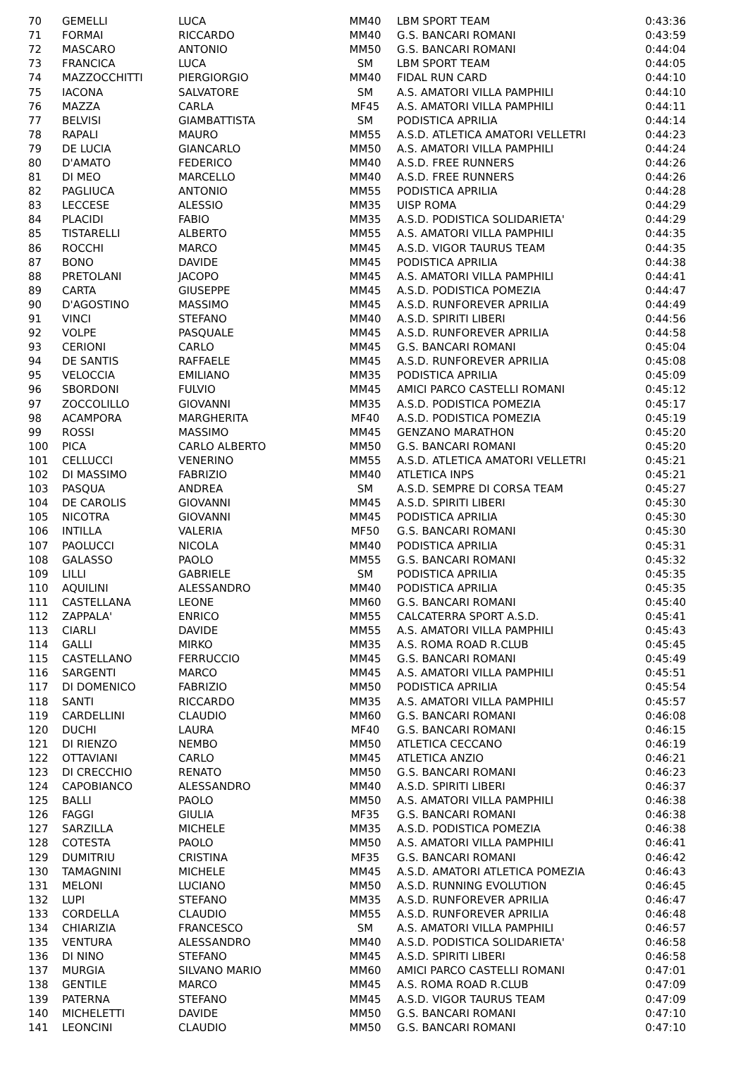| 70 | GEMELLI | LUCA | MM40 | LBM SPORT TEAM | 0:43:36 |
| 71 | FORMAI | RICCARDO | MM40 | G.S. BANCARI ROMANI | 0:43:59 |
| 72 | MASCARO | ANTONIO | MM50 | G.S. BANCARI ROMANI | 0:44:04 |
| 73 | FRANCICA | LUCA | SM | LBM SPORT TEAM | 0:44:05 |
| 74 | MAZZOCCHITTI | PIERGIORGIO | MM40 | FIDAL RUN CARD | 0:44:10 |
| 75 | IACONA | SALVATORE | SM | A.S. AMATORI VILLA PAMPHILI | 0:44:10 |
| 76 | MAZZA | CARLA | MF45 | A.S. AMATORI VILLA PAMPHILI | 0:44:11 |
| 77 | BELVISI | GIAMBATTISTA | SM | PODISTICA APRILIA | 0:44:14 |
| 78 | RAPALI | MAURO | MM55 | A.S.D. ATLETICA AMATORI VELLETRI | 0:44:23 |
| 79 | DE LUCIA | GIANCARLO | MM50 | A.S. AMATORI VILLA PAMPHILI | 0:44:24 |
| 80 | D'AMATO | FEDERICO | MM40 | A.S.D. FREE RUNNERS | 0:44:26 |
| 81 | DI MEO | MARCELLO | MM40 | A.S.D. FREE RUNNERS | 0:44:26 |
| 82 | PAGLIUCA | ANTONIO | MM55 | PODISTICA APRILIA | 0:44:28 |
| 83 | LECCESE | ALESSIO | MM35 | UISP ROMA | 0:44:29 |
| 84 | PLACIDI | FABIO | MM35 | A.S.D. PODISTICA SOLIDARIETA' | 0:44:29 |
| 85 | TISTARELLI | ALBERTO | MM55 | A.S. AMATORI VILLA PAMPHILI | 0:44:35 |
| 86 | ROCCHI | MARCO | MM45 | A.S.D. VIGOR TAURUS TEAM | 0:44:35 |
| 87 | BONO | DAVIDE | MM45 | PODISTICA APRILIA | 0:44:38 |
| 88 | PRETOLANI | JACOPO | MM45 | A.S. AMATORI VILLA PAMPHILI | 0:44:41 |
| 89 | CARTA | GIUSEPPE | MM45 | A.S.D. PODISTICA POMEZIA | 0:44:47 |
| 90 | D'AGOSTINO | MASSIMO | MM45 | A.S.D. RUNFOREVER APRILIA | 0:44:49 |
| 91 | VINCI | STEFANO | MM40 | A.S.D. SPIRITI LIBERI | 0:44:56 |
| 92 | VOLPE | PASQUALE | MM45 | A.S.D. RUNFOREVER APRILIA | 0:44:58 |
| 93 | CERIONI | CARLO | MM45 | G.S. BANCARI ROMANI | 0:45:04 |
| 94 | DE SANTIS | RAFFAELE | MM45 | A.S.D. RUNFOREVER APRILIA | 0:45:08 |
| 95 | VELOCCIA | EMILIANO | MM35 | PODISTICA APRILIA | 0:45:09 |
| 96 | SBORDONI | FULVIO | MM45 | AMICI PARCO CASTELLI ROMANI | 0:45:12 |
| 97 | ZOCCOLILLO | GIOVANNI | MM35 | A.S.D. PODISTICA POMEZIA | 0:45:17 |
| 98 | ACAMPORA | MARGHERITA | MF40 | A.S.D. PODISTICA POMEZIA | 0:45:19 |
| 99 | ROSSI | MASSIMO | MM45 | GENZANO MARATHON | 0:45:20 |
| 100 | PICA | CARLO ALBERTO | MM50 | G.S. BANCARI ROMANI | 0:45:20 |
| 101 | CELLUCCI | VENERINO | MM55 | A.S.D. ATLETICA AMATORI VELLETRI | 0:45:21 |
| 102 | DI MASSIMO | FABRIZIO | MM40 | ATLETICA INPS | 0:45:21 |
| 103 | PASQUA | ANDREA | SM | A.S.D. SEMPRE DI CORSA TEAM | 0:45:27 |
| 104 | DE CAROLIS | GIOVANNI | MM45 | A.S.D. SPIRITI LIBERI | 0:45:30 |
| 105 | NICOTRA | GIOVANNI | MM45 | PODISTICA APRILIA | 0:45:30 |
| 106 | INTILLA | VALERIA | MF50 | G.S. BANCARI ROMANI | 0:45:30 |
| 107 | PAOLUCCI | NICOLA | MM40 | PODISTICA APRILIA | 0:45:31 |
| 108 | GALASSO | PAOLO | MM55 | G.S. BANCARI ROMANI | 0:45:32 |
| 109 | LILLI | GABRIELE | SM | PODISTICA APRILIA | 0:45:35 |
| 110 | AQUILINI | ALESSANDRO | MM40 | PODISTICA APRILIA | 0:45:35 |
| 111 | CASTELLANA | LEONE | MM60 | G.S. BANCARI ROMANI | 0:45:40 |
| 112 | ZAPPALA' | ENRICO | MM55 | CALCATERRA SPORT A.S.D. | 0:45:41 |
| 113 | CIARLI | DAVIDE | MM55 | A.S. AMATORI VILLA PAMPHILI | 0:45:43 |
| 114 | GALLI | MIRKO | MM35 | A.S. ROMA ROAD R.CLUB | 0:45:45 |
| 115 | CASTELLANO | FERRUCCIO | MM45 | G.S. BANCARI ROMANI | 0:45:49 |
| 116 | SARGENTI | MARCO | MM45 | A.S. AMATORI VILLA PAMPHILI | 0:45:51 |
| 117 | DI DOMENICO | FABRIZIO | MM50 | PODISTICA APRILIA | 0:45:54 |
| 118 | SANTI | RICCARDO | MM35 | A.S. AMATORI VILLA PAMPHILI | 0:45:57 |
| 119 | CARDELLINI | CLAUDIO | MM60 | G.S. BANCARI ROMANI | 0:46:08 |
| 120 | DUCHI | LAURA | MF40 | G.S. BANCARI ROMANI | 0:46:15 |
| 121 | DI RIENZO | NEMBO | MM50 | ATLETICA CECCANO | 0:46:19 |
| 122 | OTTAVIANI | CARLO | MM45 | ATLETICA ANZIO | 0:46:21 |
| 123 | DI CRECCHIO | RENATO | MM50 | G.S. BANCARI ROMANI | 0:46:23 |
| 124 | CAPOBIANCO | ALESSANDRO | MM40 | A.S.D. SPIRITI LIBERI | 0:46:37 |
| 125 | BALLI | PAOLO | MM50 | A.S. AMATORI VILLA PAMPHILI | 0:46:38 |
| 126 | FAGGI | GIULIA | MF35 | G.S. BANCARI ROMANI | 0:46:38 |
| 127 | SARZILLA | MICHELE | MM35 | A.S.D. PODISTICA POMEZIA | 0:46:38 |
| 128 | COTESTA | PAOLO | MM50 | A.S. AMATORI VILLA PAMPHILI | 0:46:41 |
| 129 | DUMITRIU | CRISTINA | MF35 | G.S. BANCARI ROMANI | 0:46:42 |
| 130 | TAMAGNINI | MICHELE | MM45 | A.S.D. AMATORI ATLETICA POMEZIA | 0:46:43 |
| 131 | MELONI | LUCIANO | MM50 | A.S.D. RUNNING EVOLUTION | 0:46:45 |
| 132 | LUPI | STEFANO | MM35 | A.S.D. RUNFOREVER APRILIA | 0:46:47 |
| 133 | CORDELLA | CLAUDIO | MM55 | A.S.D. RUNFOREVER APRILIA | 0:46:48 |
| 134 | CHIARIZIA | FRANCESCO | SM | A.S. AMATORI VILLA PAMPHILI | 0:46:57 |
| 135 | VENTURA | ALESSANDRO | MM40 | A.S.D. PODISTICA SOLIDARIETA' | 0:46:58 |
| 136 | DI NINO | STEFANO | MM45 | A.S.D. SPIRITI LIBERI | 0:46:58 |
| 137 | MURGIA | SILVANO MARIO | MM60 | AMICI PARCO CASTELLI ROMANI | 0:47:01 |
| 138 | GENTILE | MARCO | MM45 | A.S. ROMA ROAD R.CLUB | 0:47:09 |
| 139 | PATERNA | STEFANO | MM45 | A.S.D. VIGOR TAURUS TEAM | 0:47:09 |
| 140 | MICHELETTI | DAVIDE | MM50 | G.S. BANCARI ROMANI | 0:47:10 |
| 141 | LEONCINI | CLAUDIO | MM50 | G.S. BANCARI ROMANI | 0:47:10 |